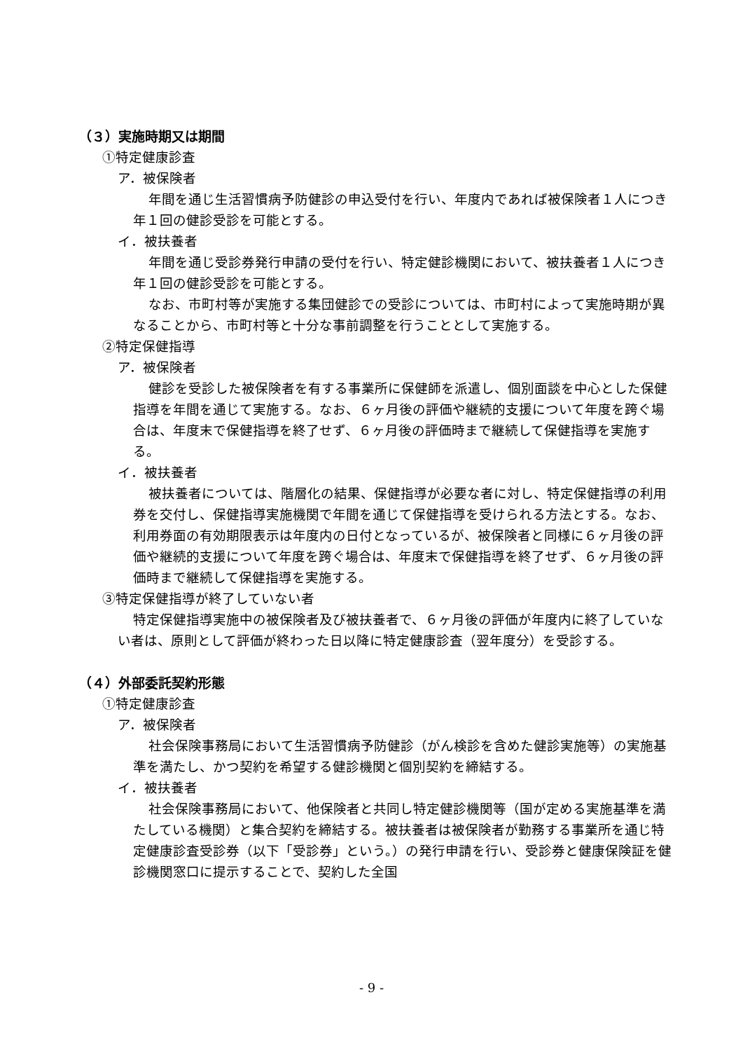（３）実施時期又は期間
①特定健康診査
ア．被保険者
年間を通じ生活習慣病予防健診の申込受付を行い、年度内であれば被保険者１人につき年１回の健診受診を可能とする。
イ．被扶養者
年間を通じ受診券発行申請の受付を行い、特定健診機関において、被扶養者１人につき年１回の健診受診を可能とする。
なお、市町村等が実施する集団健診での受診については、市町村によって実施時期が異なることから、市町村等と十分な事前調整を行うこととして実施する。
②特定保健指導
ア．被保険者
健診を受診した被保険者を有する事業所に保健師を派遣し、個別面談を中心とした保健指導を年間を通じて実施する。なお、６ヶ月後の評価や継続的支援について年度を跨ぐ場合は、年度末で保健指導を終了せず、６ヶ月後の評価時まで継続して保健指導を実施する。
イ．被扶養者
被扶養者については、階層化の結果、保健指導が必要な者に対し、特定保健指導の利用券を交付し、保健指導実施機関で年間を通じて保健指導を受けられる方法とする。なお、利用券面の有効期限表示は年度内の日付となっているが、被保険者と同様に６ヶ月後の評価や継続的支援について年度を跨ぐ場合は、年度末で保健指導を終了せず、６ヶ月後の評価時まで継続して保健指導を実施する。
③特定保健指導が終了していない者
特定保健指導実施中の被保険者及び被扶養者で、６ヶ月後の評価が年度内に終了していない者は、原則として評価が終わった日以降に特定健康診査（翌年度分）を受診する。
（４）外部委託契約形態
①特定健康診査
ア．被保険者
社会保険事務局において生活習慣病予防健診（がん検診を含めた健診実施等）の実施基準を満たし、かつ契約を希望する健診機関と個別契約を締結する。
イ．被扶養者
社会保険事務局において、他保険者と共同し特定健診機関等（国が定める実施基準を満たしている機関）と集合契約を締結する。被扶養者は被保険者が勤務する事業所を通じ特定健康診査受診券（以下「受診券」という。）の発行申請を行い、受診券と健康保険証を健診機関窓口に提示することで、契約した全国
- 9 -